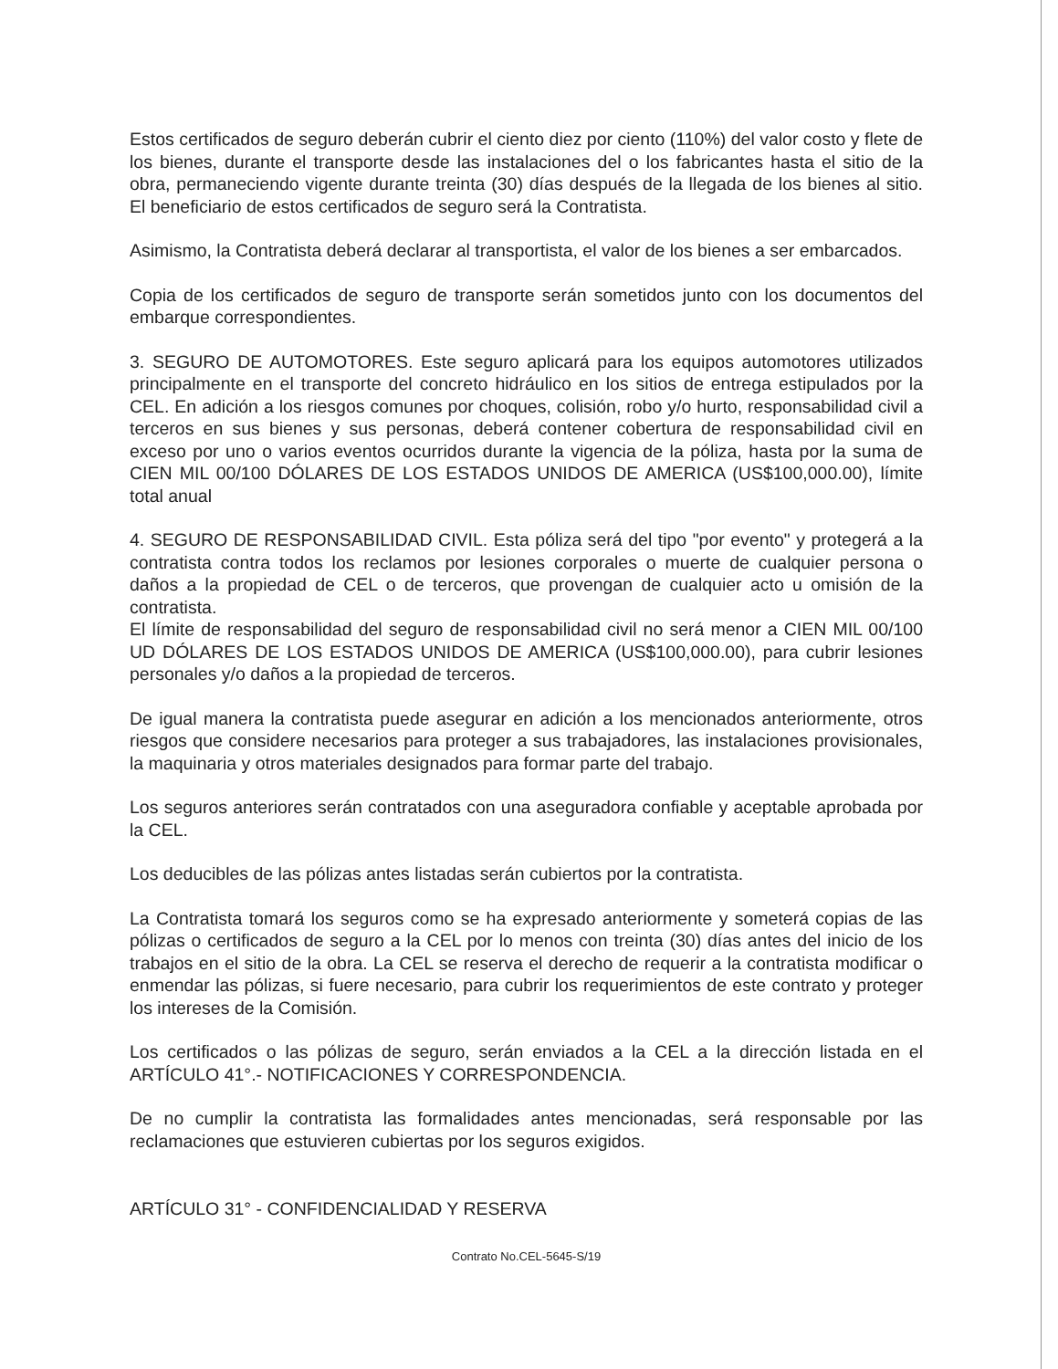Estos certificados de seguro deberán cubrir el ciento diez por ciento (110%) del valor costo y flete de los bienes, durante el transporte desde las instalaciones del o los fabricantes hasta el sitio de la obra, permaneciendo vigente durante treinta (30) días después de la llegada de los bienes al sitio. El beneficiario de estos certificados de seguro será la Contratista.
Asimismo, la Contratista deberá declarar al transportista, el valor de los bienes a ser embarcados.
Copia de los certificados de seguro de transporte serán sometidos junto con los documentos del embarque correspondientes.
3. SEGURO DE AUTOMOTORES. Este seguro aplicará para los equipos automotores utilizados principalmente en el transporte del concreto hidráulico en los sitios de entrega estipulados por la CEL. En adición a los riesgos comunes por choques, colisión, robo y/o hurto, responsabilidad civil a terceros en sus bienes y sus personas, deberá contener cobertura de responsabilidad civil en exceso por uno o varios eventos ocurridos durante la vigencia de la póliza, hasta por la suma de CIEN MIL 00/100 DÓLARES DE LOS ESTADOS UNIDOS DE AMERICA (US$100,000.00), límite total anual
4. SEGURO DE RESPONSABILIDAD CIVIL. Esta póliza será del tipo "por evento" y protegerá a la contratista contra todos los reclamos por lesiones corporales o muerte de cualquier persona o daños a la propiedad de CEL o de terceros, que provengan de cualquier acto u omisión de la contratista.
El límite de responsabilidad del seguro de responsabilidad civil no será menor a CIEN MIL 00/100 UD DÓLARES DE LOS ESTADOS UNIDOS DE AMERICA (US$100,000.00), para cubrir lesiones personales y/o daños a la propiedad de terceros.
De igual manera la contratista puede asegurar en adición a los mencionados anteriormente, otros riesgos que considere necesarios para proteger a sus trabajadores, las instalaciones provisionales, la maquinaria y otros materiales designados para formar parte del trabajo.
Los seguros anteriores serán contratados con una aseguradora confiable y aceptable aprobada por la CEL.
Los deducibles de las pólizas antes listadas serán cubiertos por la contratista.
La Contratista tomará los seguros como se ha expresado anteriormente y someterá copias de las pólizas o certificados de seguro a la CEL por lo menos con treinta (30) días antes del inicio de los trabajos en el sitio de la obra. La CEL se reserva el derecho de requerir a la contratista modificar o enmendar las pólizas, si fuere necesario, para cubrir los requerimientos de este contrato y proteger los intereses de la Comisión.
Los certificados o las pólizas de seguro, serán enviados a la CEL a la dirección listada en el ARTÍCULO 41°.- NOTIFICACIONES Y CORRESPONDENCIA.
De no cumplir la contratista las formalidades antes mencionadas, será responsable por las reclamaciones que estuvieren cubiertas por los seguros exigidos.
ARTÍCULO 31° - CONFIDENCIALIDAD Y RESERVA
Contrato No.CEL-5645-S/19